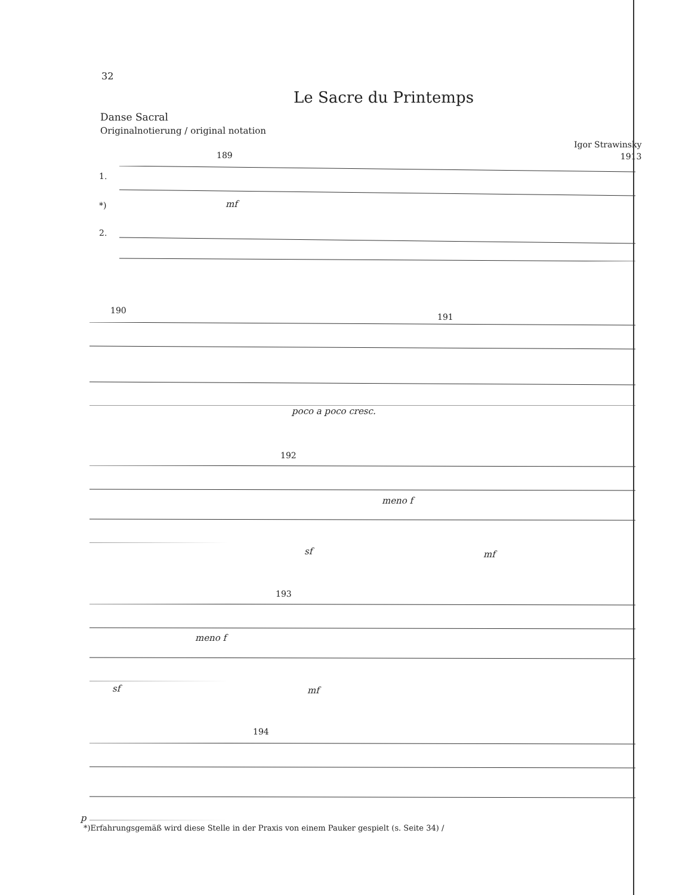32
Le Sacre du Printemps
Danse Sacral
Originalnotierung / original notation
Igor Strawinsky
1913
1.
*)
2.
189
190
191
192
193
194
mf
poco a poco cresc.
meno f
sf mf
meno f
sf mf
p
*)Erfahrungsgemäß wird diese Stelle in der Praxis von einem Pauker gespielt (s. Seite 34) /